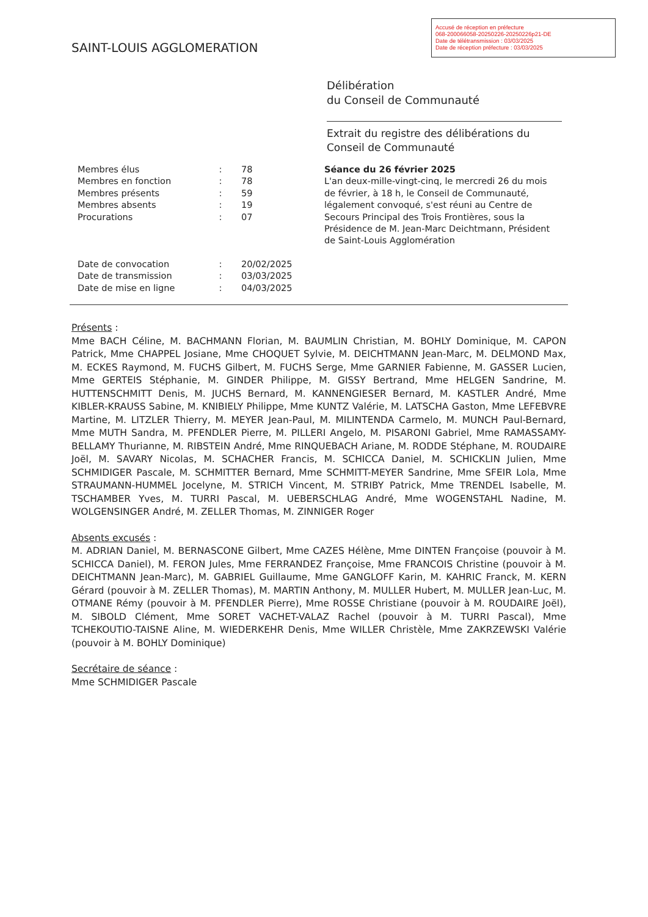SAINT-LOUIS AGGLOMERATION
Accusé de réception en préfecture
068-200066058-20250226-20250226p21-DE
Date de télétransmission : 03/03/2025
Date de réception préfecture : 03/03/2025
Délibération
du Conseil de Communauté
Extrait du registre des délibérations du
Conseil de Communauté
| Membres élus | : | 78 |
| Membres en fonction | : | 78 |
| Membres présents | : | 59 |
| Membres absents | : | 19 |
| Procurations | : | 07 |
| Date de convocation | : | 20/02/2025 |
| Date de transmission | : | 03/03/2025 |
| Date de mise en ligne | : | 04/03/2025 |
Séance du 26 février 2025
L'an deux-mille-vingt-cinq, le mercredi 26 du mois de février, à 18 h, le Conseil de Communauté, légalement convoqué, s'est réuni au Centre de Secours Principal des Trois Frontières, sous la Présidence de M. Jean-Marc Deichtmann, Président de Saint-Louis Agglomération
Présents :
Mme BACH Céline, M. BACHMANN Florian, M. BAUMLIN Christian, M. BOHLY Dominique, M. CAPON Patrick, Mme CHAPPEL Josiane, Mme CHOQUET Sylvie, M. DEICHTMANN Jean-Marc, M. DELMOND Max, M. ECKES Raymond, M. FUCHS Gilbert, M. FUCHS Serge, Mme GARNIER Fabienne, M. GASSER Lucien, Mme GERTEIS Stéphanie, M. GINDER Philippe, M. GISSY Bertrand, Mme HELGEN Sandrine, M. HUTTENSCHMITT Denis, M. JUCHS Bernard, M. KANNENGIESER Bernard, M. KASTLER André, Mme KIBLER-KRAUSS Sabine, M. KNIBIELY Philippe, Mme KUNTZ Valérie, M. LATSCHA Gaston, Mme LEFEBVRE Martine, M. LITZLER Thierry, M. MEYER Jean-Paul, M. MILINTENDA Carmelo, M. MUNCH Paul-Bernard, Mme MUTH Sandra, M. PFENDLER Pierre, M. PILLERI Angelo, M. PISARONI Gabriel, Mme RAMASSAMY-BELLAMY Thurianne, M. RIBSTEIN André, Mme RINQUEBACH Ariane, M. RODDE Stéphane, M. ROUDAIRE Joël, M. SAVARY Nicolas, M. SCHACHER Francis, M. SCHICCA Daniel, M. SCHICKLIN Julien, Mme SCHMIDIGER Pascale, M. SCHMITTER Bernard, Mme SCHMITT-MEYER Sandrine, Mme SFEIR Lola, Mme STRAUMANN-HUMMEL Jocelyne, M. STRICH Vincent, M. STRIBY Patrick, Mme TRENDEL Isabelle, M. TSCHAMBER Yves, M. TURRI Pascal, M. UEBERSCHLAG André, Mme WOGENSTAHL Nadine, M. WOLGENSINGER André, M. ZELLER Thomas, M. ZINNIGER Roger
Absents excusés :
M. ADRIAN Daniel, M. BERNASCONE Gilbert, Mme CAZES Hélène, Mme DINTEN Françoise (pouvoir à M. SCHICCA Daniel), M. FERON Jules, Mme FERRANDEZ Françoise, Mme FRANCOIS Christine (pouvoir à M. DEICHTMANN Jean-Marc), M. GABRIEL Guillaume, Mme GANGLOFF Karin, M. KAHRIC Franck, M. KERN Gérard (pouvoir à M. ZELLER Thomas), M. MARTIN Anthony, M. MULLER Hubert, M. MULLER Jean-Luc, M. OTMANE Rémy (pouvoir à M. PFENDLER Pierre), Mme ROSSE Christiane (pouvoir à M. ROUDAIRE Joël), M. SIBOLD Clément, Mme SORET VACHET-VALAZ Rachel (pouvoir à M. TURRI Pascal), Mme TCHEKOUTIO-TAISNE Aline, M. WIEDERKEHR Denis, Mme WILLER Christèle, Mme ZAKRZEWSKI Valérie (pouvoir à M. BOHLY Dominique)
Secrétaire de séance :
Mme SCHMIDIGER Pascale